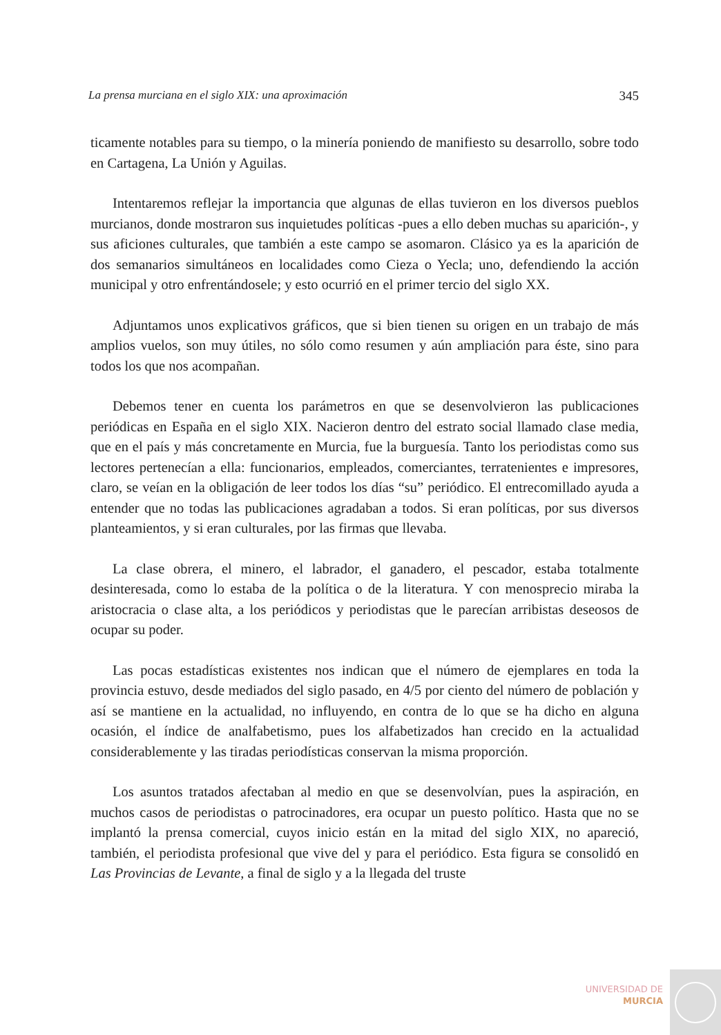La prensa murciana en el siglo XIX: una aproximación 345
ticamente notables para su tiempo, o la minería poniendo de manifiesto su desarrollo, sobre todo en Cartagena, La Unión y Aguilas.
Intentaremos reflejar la importancia que algunas de ellas tuvieron en los diversos pueblos murcianos, donde mostraron sus inquietudes políticas -pues a ello deben muchas su aparición-, y sus aficiones culturales, que también a este campo se asomaron. Clásico ya es la aparición de dos semanarios simultáneos en localidades como Cieza o Yecla; uno, defendiendo la acción municipal y otro enfrentándosele; y esto ocurrió en el primer tercio del siglo XX.
Adjuntamos unos explicativos gráficos, que si bien tienen su origen en un trabajo de más amplios vuelos, son muy útiles, no sólo como resumen y aún ampliación para éste, sino para todos los que nos acompañan.
Debemos tener en cuenta los parámetros en que se desenvolvieron las publicaciones periódicas en España en el siglo XIX. Nacieron dentro del estrato social llamado clase media, que en el país y más concretamente en Murcia, fue la burguesía. Tanto los periodistas como sus lectores pertenecían a ella: funcionarios, empleados, comerciantes, terratenientes e impresores, claro, se veían en la obligación de leer todos los días “su” periódico. El entrecomillado ayuda a entender que no todas las publicaciones agradaban a todos. Si eran políticas, por sus diversos planteamientos, y si eran culturales, por las firmas que llevaba.
La clase obrera, el minero, el labrador, el ganadero, el pescador, estaba totalmente desinteresada, como lo estaba de la política o de la literatura. Y con menosprecio miraba la aristocracia o clase alta, a los periódicos y periodistas que le parecían arribistas deseosos de ocupar su poder.
Las pocas estadísticas existentes nos indican que el número de ejemplares en toda la provincia estuvo, desde mediados del siglo pasado, en 4/5 por ciento del número de población y así se mantiene en la actualidad, no influyendo, en contra de lo que se ha dicho en alguna ocasión, el índice de analfabetismo, pues los alfabetizados han crecido en la actualidad considerablemente y las tiradas periodísticas conservan la misma proporción.
Los asuntos tratados afectaban al medio en que se desenvolvían, pues la aspiración, en muchos casos de periodistas o patrocinadores, era ocupar un puesto político. Hasta que no se implantó la prensa comercial, cuyos inicio están en la mitad del siglo XIX, no apareció, también, el periodista profesional que vive del y para el periódico. Esta figura se consolidó en Las Provincias de Levante, a final de siglo y a la llegada del truste
UNIVERSIDAD DE
MURCIA